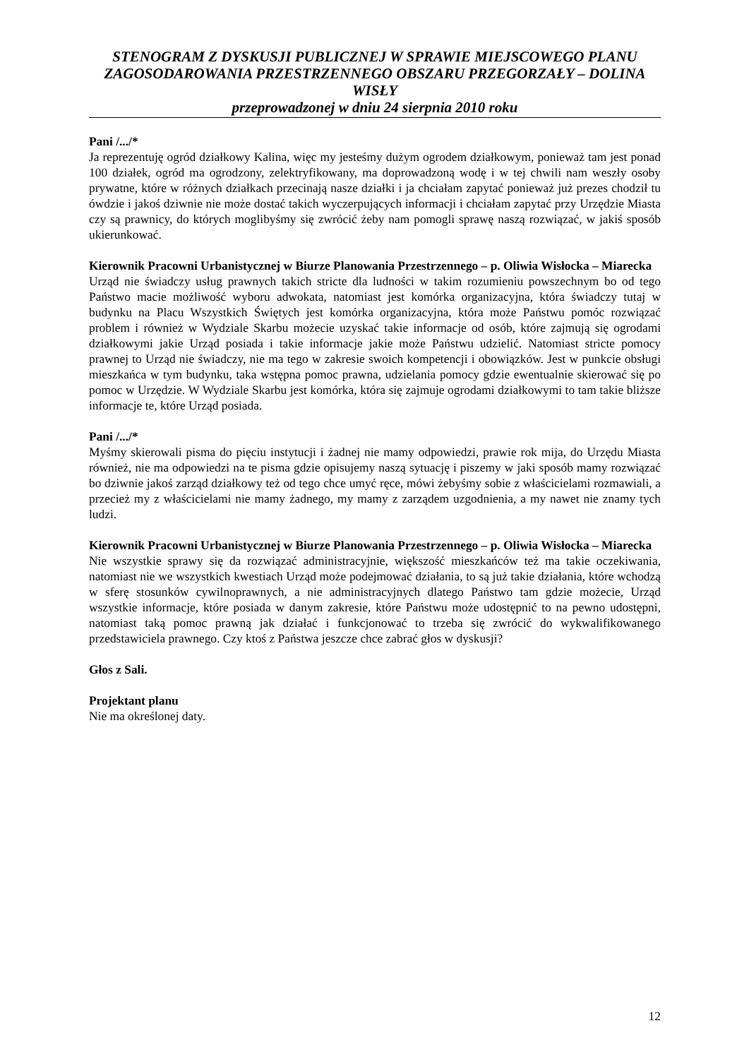STENOGRAM Z DYSKUSJI PUBLICZNEJ W SPRAWIE MIEJSCOWEGO PLANU ZAGOSODAROWANIA PRZESTRZENNEGO OBSZARU PRZEGORZAŁY – DOLINA WISŁY
przeprowadzonej w dniu 24 sierpnia 2010 roku
Pani /.../*
Ja reprezentuję ogród działkowy Kalina, więc my jesteśmy dużym ogrodem działkowym, ponieważ tam jest ponad 100 działek, ogród ma ogrodzony, zelektryfikowany, ma doprowadzoną wodę i w tej chwili nam weszły osoby prywatne, które w różnych działkach przecinają nasze działki i ja chciałam zapytać ponieważ już prezes chodził tu ówdzie i jakoś dziwnie nie może dostać takich wyczerpujących informacji i chciałam zapytać przy Urzędzie Miasta czy są prawnicy, do których moglibyśmy się zwrócić żeby nam pomogli sprawę naszą rozwiązać, w jakiś sposób ukierunkować.
Kierownik Pracowni Urbanistycznej w Biurze Planowania Przestrzennego – p. Oliwia Wisłocka – Miarecka
Urząd nie świadczy usług prawnych takich stricte dla ludności w takim rozumieniu powszechnym bo od tego Państwo macie możliwość wyboru adwokata, natomiast jest komórka organizacyjna, która świadczy tutaj w budynku na Placu Wszystkich Świętych jest komórka organizacyjna, która może Państwu pomóc rozwiązać problem i również w Wydziale Skarbu możecie uzyskać takie informacje od osób, które zajmują się ogrodami działkowymi jakie Urząd posiada i takie informacje jakie może Państwu udzielić. Natomiast stricte pomocy prawnej to Urząd nie świadczy, nie ma tego w zakresie swoich kompetencji i obowiązków. Jest w punkcie obsługi mieszkańca w tym budynku, taka wstępna pomoc prawna, udzielania pomocy gdzie ewentualnie skierować się po pomoc w Urzędzie. W Wydziale Skarbu jest komórka, która się zajmuje ogrodami działkowymi to tam takie bliższe informacje te, które Urząd posiada.
Pani /.../*
Myśmy skierowali pisma do pięciu instytucji i żadnej nie mamy odpowiedzi, prawie rok mija, do Urzędu Miasta również, nie ma odpowiedzi na te pisma gdzie opisujemy naszą sytuację i piszemy w jaki sposób mamy rozwiązać bo dziwnie jakoś zarząd działkowy też od tego chce umyć ręce, mówi żebyśmy sobie z właścicielami rozmawiali, a przecież my z właścicielami nie mamy żadnego, my mamy z zarządem uzgodnienia, a my nawet nie znamy tych ludzi.
Kierownik Pracowni Urbanistycznej w Biurze Planowania Przestrzennego – p. Oliwia Wisłocka – Miarecka
Nie wszystkie sprawy się da rozwiązać administracyjnie, większość mieszkańców też ma takie oczekiwania, natomiast nie we wszystkich kwestiach Urząd może podejmować działania, to są już takie działania, które wchodzą w sferę stosunków cywilnoprawnych, a nie administracyjnych dlatego Państwo tam gdzie możecie, Urząd wszystkie informacje, które posiada w danym zakresie, które Państwu może udostępnić to na pewno udostępni, natomiast taką pomoc prawną jak działać i funkcjonować to trzeba się zwrócić do wykwalifikowanego przedstawiciela prawnego. Czy ktoś z Państwa jeszcze chce zabrać głos w dyskusji?
Głos z Sali.
Projektant planu
Nie ma określonej daty.
12